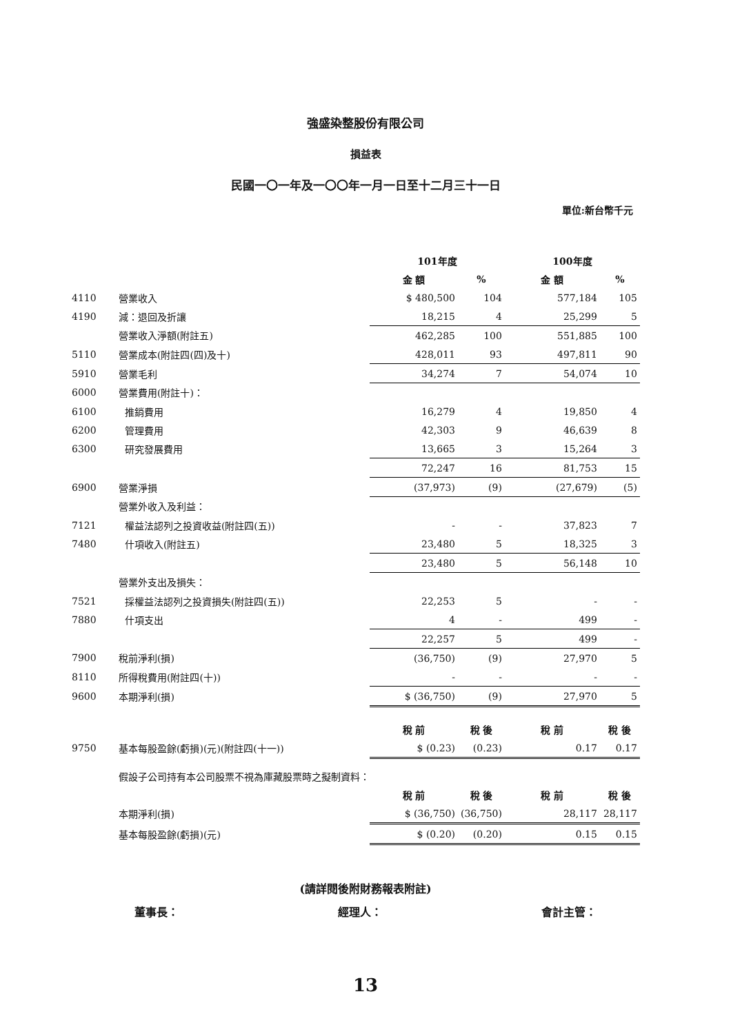強盛染整股份有限公司
損益表
民國一〇一年及一〇〇年一月一日至十二月三十一日
單位:新台幣千元
| | | 101年度 | | 100年度 | |
| | | 金 額 | % | 金 額 | % |
| 4110 | 營業收入 | $ 480,500 | 104 | 577,184 | 105 |
| 4190 | 減：退回及折讓 | 18,215 | 4 | 25,299 | 5 |
| | 營業收入淨額(附註五) | 462,285 | 100 | 551,885 | 100 |
| 5110 | 營業成本(附註四(四)及十) | 428,011 | 93 | 497,811 | 90 |
| 5910 | 營業毛利 | 34,274 | 7 | 54,074 | 10 |
| 6000 | 營業費用(附註十)： | | | | |
| 6100 | 推銷費用 | 16,279 | 4 | 19,850 | 4 |
| 6200 | 管理費用 | 42,303 | 9 | 46,639 | 8 |
| 6300 | 研究發展費用 | 13,665 | 3 | 15,264 | 3 |
| | | 72,247 | 16 | 81,753 | 15 |
| 6900 | 營業淨損 | (37,973) | (9) | (27,679) | (5) |
| | 營業外收入及利益： | | | | |
| 7121 | 權益法認列之投資收益(附註四(五)) | - | - | 37,823 | 7 |
| 7480 | 什項收入(附註五) | 23,480 | 5 | 18,325 | 3 |
| | | 23,480 | 5 | 56,148 | 10 |
| | 營業外支出及損失： | | | | |
| 7521 | 採權益法認列之投資損失(附註四(五)) | 22,253 | 5 | - | - |
| 7880 | 什項支出 | 4 | - | 499 | - |
| | | 22,257 | 5 | 499 | - |
| 7900 | 稅前淨利(損) | (36,750) | (9) | 27,970 | 5 |
| 8110 | 所得稅費用(附註四(十)) | - | - | - | - |
| 9600 | 本期淨利(損) | $ (36,750) | (9) | 27,970 | 5 |
| | | 稅 前 | 稅 後 | 稅 前 | 稅 後 |
| 9750 | 基本每股盈餘(虧損)(元)(附註四(十一)) | $ (0.23) | (0.23) | 0.17 | 0.17 |
| | 假設子公司持有本公司股票不視為庫藏股票時之擬制資料： | | | | |
| | | 稅 前 | 稅 後 | 稅 前 | 稅 後 |
| | 本期淨利(損) | $ (36,750) | (36,750) | 28,117 | 28,117 |
| | 基本每股盈餘(虧損)(元) | $ (0.20) | (0.20) | 0.15 | 0.15 |
(請詳閱後附財務報表附註)
董事長： 經理人： 會計主管：
13